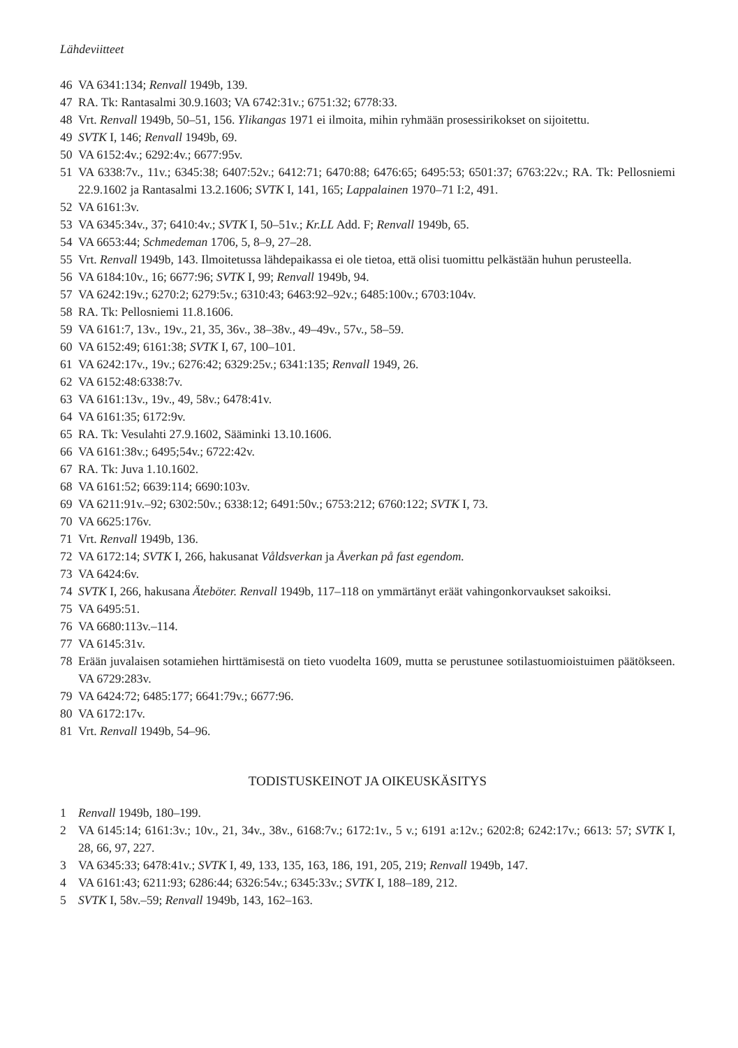Lähdeviitteet
46 VA 6341:134; Renvall 1949b, 139.
47 RA. Tk: Rantasalmi 30.9.1603; VA 6742:31v.; 6751:32; 6778:33.
48 Vrt. Renvall 1949b, 50–51, 156. Ylikangas 1971 ei ilmoita, mihin ryhmään prosessirikokset on sijoitettu.
49 SVTK I, 146; Renvall 1949b, 69.
50 VA 6152:4v.; 6292:4v.; 6677:95v.
51 VA 6338:7v., 11v.; 6345:38; 6407:52v.; 6412:71; 6470:88; 6476:65; 6495:53; 6501:37; 6763:22v.; RA. Tk: Pellosniemi 22.9.1602 ja Rantasalmi 13.2.1606; SVTK I, 141, 165; Lappalainen 1970–71 I:2, 491.
52 VA 6161:3v.
53 VA 6345:34v., 37; 6410:4v.; SVTK I, 50–51v.; Kr.LL Add. F; Renvall 1949b, 65.
54 VA 6653:44; Schmedeman 1706, 5, 8–9, 27–28.
55 Vrt. Renvall 1949b, 143. Ilmoitetussa lähdepaikassa ei ole tietoa, että olisi tuomittu pelkästään huhun perusteella.
56 VA 6184:10v., 16; 6677:96; SVTK I, 99; Renvall 1949b, 94.
57 VA 6242:19v.; 6270:2; 6279:5v.; 6310:43; 6463:92–92v.; 6485:100v.; 6703:104v.
58 RA. Tk: Pellosniemi 11.8.1606.
59 VA 6161:7, 13v., 19v., 21, 35, 36v., 38–38v., 49–49v., 57v., 58–59.
60 VA 6152:49; 6161:38; SVTK I, 67, 100–101.
61 VA 6242:17v., 19v.; 6276:42; 6329:25v.; 6341:135; Renvall 1949, 26.
62 VA 6152:48:6338:7v.
63 VA 6161:13v., 19v., 49, 58v.; 6478:41v.
64 VA 6161:35; 6172:9v.
65 RA. Tk: Vesulahti 27.9.1602, Sääminki 13.10.1606.
66 VA 6161:38v.; 6495;54v.; 6722:42v.
67 RA. Tk: Juva 1.10.1602.
68 VA 6161:52; 6639:114; 6690:103v.
69 VA 6211:91v.–92; 6302:50v.; 6338:12; 6491:50v.; 6753:212; 6760:122; SVTK I, 73.
70 VA 6625:176v.
71 Vrt. Renvall 1949b, 136.
72 VA 6172:14; SVTK I, 266, hakusanat Våldsverkan ja Åverkan på fast egendom.
73 VA 6424:6v.
74 SVTK I, 266, hakusana Äteböter. Renvall 1949b, 117–118 on ymmärtänyt eräät vahingonkorvaukset sakoiksi.
75 VA 6495:51.
76 VA 6680:113v.–114.
77 VA 6145:31v.
78 Erään juvalaisen sotamiehen hirttämisestä on tieto vuodelta 1609, mutta se perustunee sotilastuomioistuimen päätökseen. VA 6729:283v.
79 VA 6424:72; 6485:177; 6641:79v.; 6677:96.
80 VA 6172:17v.
81 Vrt. Renvall 1949b, 54–96.
TODISTUSKEINOT JA OIKEUSKÄSITYS
1 Renvall 1949b, 180–199.
2 VA 6145:14; 6161:3v.; 10v., 21, 34v., 38v., 6168:7v.; 6172:1v., 5 v.; 6191 a:12v.; 6202:8; 6242:17v.; 6613: 57; SVTK I, 28, 66, 97, 227.
3 VA 6345:33; 6478:41v.; SVTK I, 49, 133, 135, 163, 186, 191, 205, 219; Renvall 1949b, 147.
4 VA 6161:43; 6211:93; 6286:44; 6326:54v.; 6345:33v.; SVTK I, 188–189, 212.
5 SVTK I, 58v.–59; Renvall 1949b, 143, 162–163.